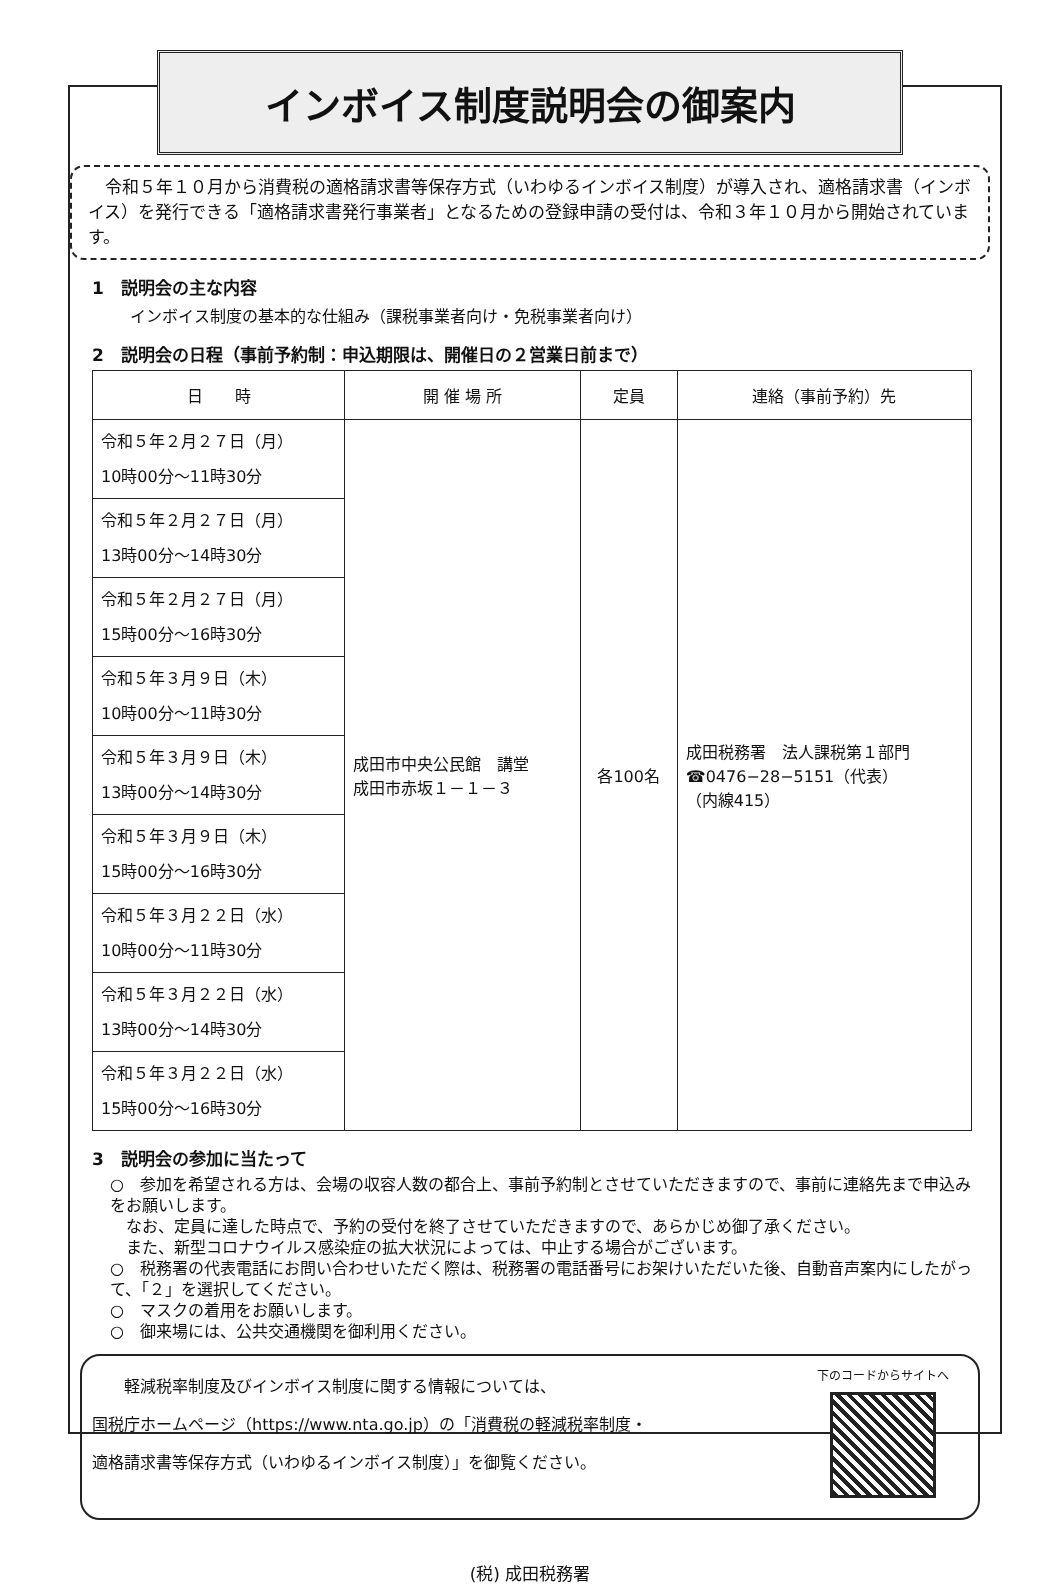インボイス制度説明会の御案内
　令和５年１０月から消費税の適格請求書等保存方式（いわゆるインボイス制度）が導入され、適格請求書（インボイス）を発行できる「適格請求書発行事業者」となるための登録申請の受付は、令和３年１０月から開始されています。
1　説明会の主な内容
インボイス制度の基本的な仕組み（課税事業者向け・免税事業者向け）
2　説明会の日程（事前予約制：申込期限は、開催日の２営業日前まで）
| 日 時 | 開 催 場 所 | 定員 | 連絡（事前予約）先 |
| --- | --- | --- | --- |
| 令和５年２月２７日（月） 10時00分～11時30分 | 成田市中央公民館 講堂 成田市赤坂１－１－３ | 各100名 | 成田税務署 法人課税第１部門 ☎0476−28−5151（代表） （内線415） |
| 令和５年２月２７日（月） 13時00分～14時30分 | | | |
| 令和５年２月２７日（月） 15時00分～16時30分 | | | |
| 令和５年３月９日（木） 10時00分～11時30分 | | | |
| 令和５年３月９日（木） 13時00分～14時30分 | | | |
| 令和５年３月９日（木） 15時00分～16時30分 | | | |
| 令和５年３月２２日（水） 10時00分～11時30分 | | | |
| 令和５年３月２２日（水） 13時00分～14時30分 | | | |
| 令和５年３月２２日（水） 15時00分～16時30分 | | | |
3　説明会の参加に当たって
○　参加を希望される方は、会場の収容人数の都合上、事前予約制とさせていただきますので、事前に連絡先まで申込みをお願いします。
　なお、定員に達した時点で、予約の受付を終了させていただきますので、あらかじめ御了承ください。
　また、新型コロナウイルス感染症の拡大状況によっては、中止する場合がございます。
○　税務署の代表電話にお問い合わせいただく際は、税務署の電話番号にお架けいただいた後、自動音声案内にしたがって、「２」を選択してください。
○　マスクの着用をお願いします。
○　御来場には、公共交通機関を御利用ください。
　　軽減税率制度及びインボイス制度に関する情報については、
国税庁ホームページ（https://www.nta.go.jp）の「消費税の軽減税率制度・
適格請求書等保存方式（いわゆるインボイス制度）」を御覧ください。
下のコードからサイトへ
(税) 成田税務署